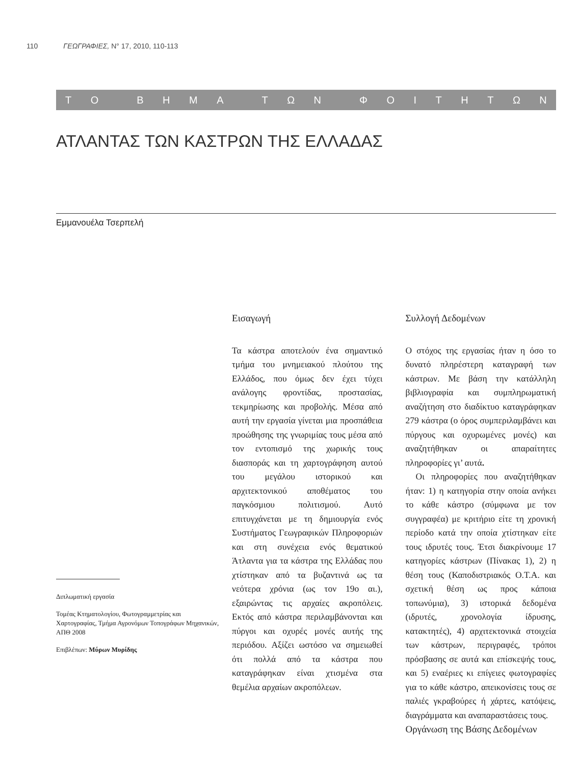110 ΓΕΩΓΡΑΦΙΕΣ, N° 17, 2010, 110-113
ΤΟ ΒΗΜΑ ΤΩΝ ΦΟΙΤΗΤΩΝ
ΑΤΛΑΝΤΑΣ ΤΩΝ ΚΑΣΤΡΩΝ ΤΗΣ ΕΛΛΑΔΑΣ
Εμμανουέλα Τσερπελή
Διπλωματική εργασία
Τομέας Κτηματολογίου, Φωτογραμμετρίας και Χαρτογραφίας, Τμήμα Αγρονόμων Τοπογράφων Μηχανικών, ΑΠΘ 2008
Επιβλέπων: Μύρων Μυρίδης
Εισαγωγή
Τα κάστρα αποτελούν ένα σημαντικό τμήμα του μνημειακού πλούτου της Ελλάδος, που όμως δεν έχει τύχει ανάλογης φροντίδας, προστασίας, τεκμηρίωσης και προβολής. Μέσα από αυτή την εργασία γίνεται μια προσπάθεια προώθησης της γνωριμίας τους μέσα από τον εντοπισμό της χωρικής τους διασποράς και τη χαρτογράφηση αυτού του μεγάλου ιστορικού και αρχιτεκτονικού αποθέματος του παγκόσμιου πολιτισμού. Αυτό επιτυγχάνεται με τη δημιουργία ενός Συστήματος Γεωγραφικών Πληροφοριών και στη συνέχεια ενός θεματικού Άτλαντα για τα κάστρα της Ελλάδας που χτίστηκαν από τα βυζαντινά ως τα νεότερα χρόνια (ως τον 19ο αι.), εξαιρώντας τις αρχαίες ακροπόλεις. Εκτός από κάστρα περιλαμβάνονται και πύργοι και οχυρές μονές αυτής της περιόδου. Αξίζει ωστόσο να σημειωθεί ότι πολλά από τα κάστρα που καταγράφηκαν είναι χτισμένα στα θεμέλια αρχαίων ακροπόλεων.
Συλλογή Δεδομένων
Ο στόχος της εργασίας ήταν η όσο το δυνατό πληρέστερη καταγραφή των κάστρων. Με βάση την κατάλληλη βιβλιογραφία και συμπληρωματική αναζήτηση στο διαδίκτυο καταγράφηκαν 279 κάστρα (ο όρος συμπεριλαμβάνει και πύργους και οχυρωμένες μονές) και αναζητήθηκαν οι απαραίτητες πληροφορίες γι’ αυτά.
Οι πληροφορίες που αναζητήθηκαν ήταν: 1) η κατηγορία στην οποία ανήκει το κάθε κάστρο (σύμφωνα με τον συγγραφέα) με κριτήριο είτε τη χρονική περίοδο κατά την οποία χτίστηκαν είτε τους ιδρυτές τους. Έτσι διακρίνουμε 17 κατηγορίες κάστρων (Πίνακας 1), 2) η θέση τους (Καποδιστριακός Ο.Τ.Α. και σχετική θέση ως προς κάποια τοπωνύμια), 3) ιστορικά δεδομένα (ιδρυτές, χρονολογία ίδρυσης, κατακτητές), 4) αρχιτεκτονικά στοιχεία των κάστρων, περιγραφές, τρόποι πρόσβασης σε αυτά και επίσκεψής τους, και 5) εναέριες κι επίγειες φωτογραφίες για το κάθε κάστρο, απεικονίσεις τους σε παλιές γκραβούρες ή χάρτες, κατόψεις, διαγράμματα και αναπαραστάσεις τους.
Οργάνωση της Βάσης Δεδομένων